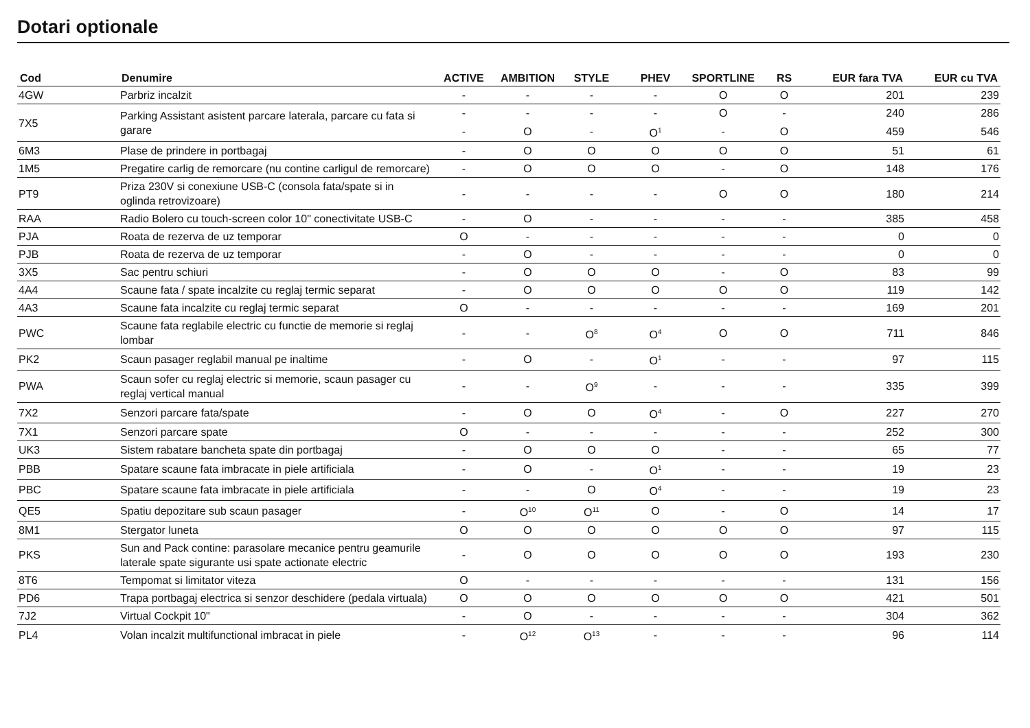Dotari optionale
| Cod | Denumire | ACTIVE | AMBITION | STYLE | PHEV | SPORTLINE | RS | EUR fara TVA | EUR cu TVA |
| --- | --- | --- | --- | --- | --- | --- | --- | --- | --- |
| 4GW | Parbriz incalzit | - | - | - | - | O | O | 201 | 239 |
| 7X5 | Parking Assistant asistent parcare laterala, parcare cu fata si garare | - | - | - | - | O | - | 240 | 286 |
| | | - | O | - | O<sup>1</sup> | - | O | 459 | 546 |
| 6M3 | Plase de prindere in portbagaj | - | O | O | O | O | O | 51 | 61 |
| 1M5 | Pregatire carlig de remorcare (nu contine carligul de remorcare) | - | O | O | O | - | O | 148 | 176 |
| PT9 | Priza 230V si conexiune USB-C (consola fata/spate si in oglinda retrovizoare) | - | - | - | - | O | O | 180 | 214 |
| RAA | Radio Bolero cu touch-screen color 10" conectivitate USB-C | - | O | - | - | - | - | 385 | 458 |
| PJA | Roata de rezerva de uz temporar | O | - | - | - | - | - | 0 | 0 |
| PJB | Roata de rezerva de uz temporar | - | O | - | - | - | - | 0 | 0 |
| 3X5 | Sac pentru schiuri | - | O | O | O | - | O | 83 | 99 |
| 4A4 | Scaune fata / spate incalzite cu reglaj termic separat | - | O | O | O | O | O | 119 | 142 |
| 4A3 | Scaune fata incalzite cu reglaj termic separat | O | - | - | - | - | - | 169 | 201 |
| PWC | Scaune fata reglabile electric cu functie de memorie si reglaj lombar | - | - | O<sup>8</sup> | O<sup>4</sup> | O | O | 711 | 846 |
| PK2 | Scaun pasager reglabil manual pe inaltime | - | O | - | O<sup>1</sup> | - | - | 97 | 115 |
| PWA | Scaun sofer cu reglaj electric si memorie, scaun pasager cu reglaj vertical manual | - | - | O<sup>9</sup> | - | - | - | 335 | 399 |
| 7X2 | Senzori parcare fata/spate | - | O | O | O<sup>4</sup> | - | O | 227 | 270 |
| 7X1 | Senzori parcare spate | O | - | - | - | - | - | 252 | 300 |
| UK3 | Sistem rabatare bancheta spate din portbagaj | - | O | O | O | - | - | 65 | 77 |
| PBB | Spatare scaune fata imbracate in piele artificiala | - | O | - | O<sup>1</sup> | - | - | 19 | 23 |
| PBC | Spatare scaune fata imbracate in piele artificiala | - | - | O | O<sup>4</sup> | - | - | 19 | 23 |
| QE5 | Spatiu depozitare sub scaun pasager | - | O<sup>10</sup> | O<sup>11</sup> | O | - | O | 14 | 17 |
| 8M1 | Stergator luneta | O | O | O | O | O | O | 97 | 115 |
| PKS | Sun and Pack contine: parasolare mecanice pentru geamurile laterale spate sigurante usi spate actionate electric | - | O | O | O | O | O | 193 | 230 |
| 8T6 | Tempomat si limitator viteza | O | - | - | - | - | - | 131 | 156 |
| PD6 | Trapa portbagaj electrica si senzor deschidere (pedala virtuala) | O | O | O | O | O | O | 421 | 501 |
| 7J2 | Virtual Cockpit 10" | - | O | - | - | - | - | 304 | 362 |
| PL4 | Volan incalzit multifunctional imbracat in piele | - | O<sup>12</sup> | O<sup>13</sup> | - | - | - | 96 | 114 |